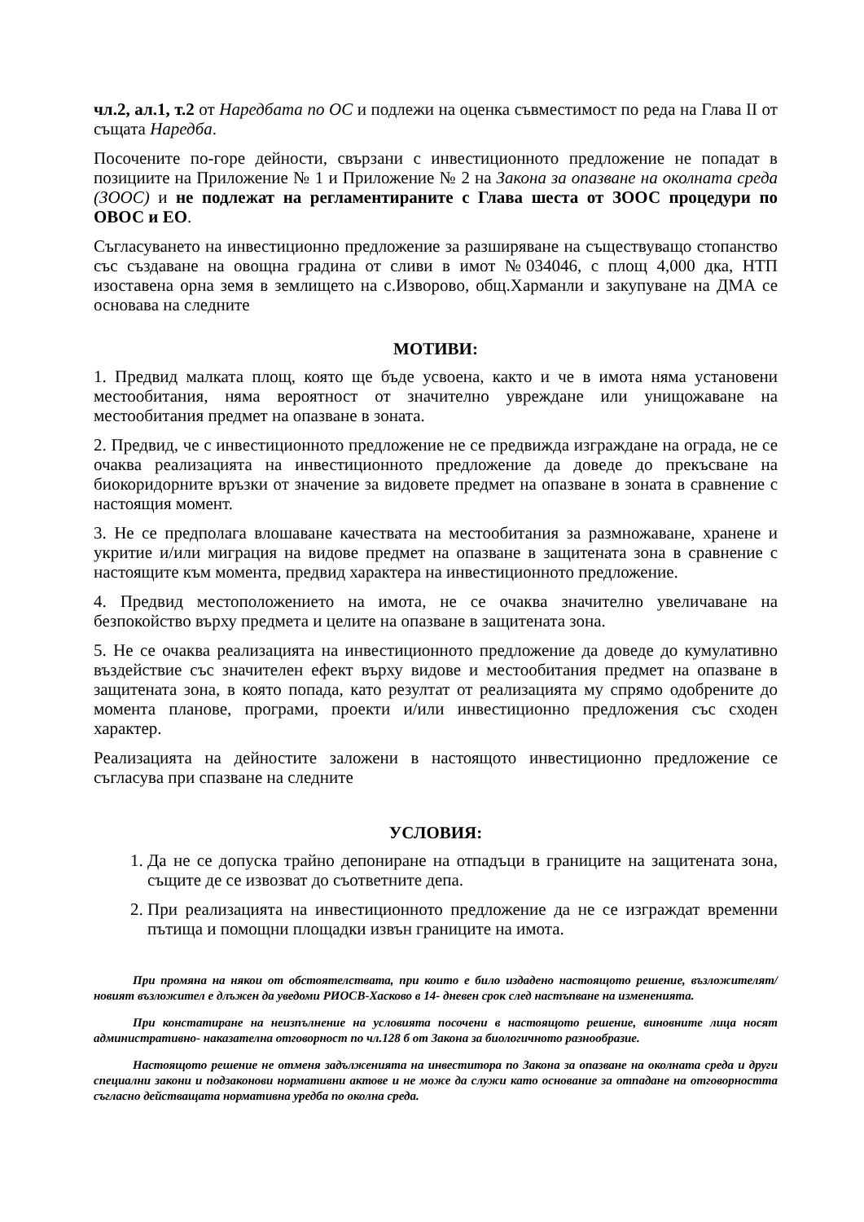чл.2, ал.1, т.2 от Наредбата по ОС и подлежи на оценка съвместимост по реда на Глава II от същата Наредба.
Посочените по-горе дейности, свързани с инвестиционното предложение не попадат в позициите на Приложение № 1 и Приложение № 2 на Закона за опазване на околната среда (ЗООС) и не подлежат на регламентираните с Глава шеста от ЗООС процедури по ОВОС и ЕО.
Съгласуването на инвестиционно предложение за разширяване на съществуващо стопанство със създаване на овощна градина от сливи в имот №034046, с площ 4,000 дка, НТП изоставена орна земя в землището на с.Изворово, общ.Харманли и закупуване на ДМА се основава на следните
МОТИВИ:
1. Предвид малката площ, която ще бъде усвоена, както и че в имота няма установени местообитания, няма вероятност от значително увреждане или унищожаване на местообитания предмет на опазване в зоната.
2. Предвид, че с инвестиционното предложение не се предвижда изграждане на ограда, не се очаква реализацията на инвестиционното предложение да доведе до прекъсване на биокоридорните връзки от значение за видовете предмет на опазване в зоната в сравнение с настоящия момент.
3. Не се предполага влошаване качествата на местообитания за размножаване, хранене и укритие и/или миграция на видове предмет на опазване в защитената зона в сравнение с настоящите към момента, предвид характера на инвестиционното предложение.
4. Предвид местоположението на имота, не се очаква значително увеличаване на безпокойство върху предмета и целите на опазване в защитената зона.
5. Не се очаква реализацията на инвестиционното предложение да доведе до кумулативно въздействие със значителен ефект върху видове и местообитания предмет на опазване в защитената зона, в която попада, като резултат от реализацията му спрямо одобрените до момента планове, програми, проекти и/или инвестиционно предложения със сходен характер.
Реализацията на дейностите заложени в настоящото инвестиционно предложение се съгласува при спазване на следните
УСЛОВИЯ:
1. Да не се допуска трайно депониране на отпадъци в границите на защитената зона, същите де се извозват до съответните депа.
2. При реализацията на инвестиционното предложение да не се изграждат временни пътища и помощни площадки извън границите на имота.
При промяна на някои от обстоятелствата, при които е било издадено настоящото решение, възложителят/новият възложител е длъжен да уведоми РИОСВ-Хасково в 14- дневен срок след настъпване на измененията.
При констатиране на неизпълнение на условията посочени в настоящото решение, виновните лица носят административно- наказателна отговорност по чл.128 б от Закона за биологичното разнообразие.
Настоящото решение не отменя задълженията на инвеститора по Закона за опазване на околната среда и други специални закони и подзаконови нормативни актове и не може да служи като основание за отпадане на отговорността съгласно действащата нормативна уредба по околна среда.